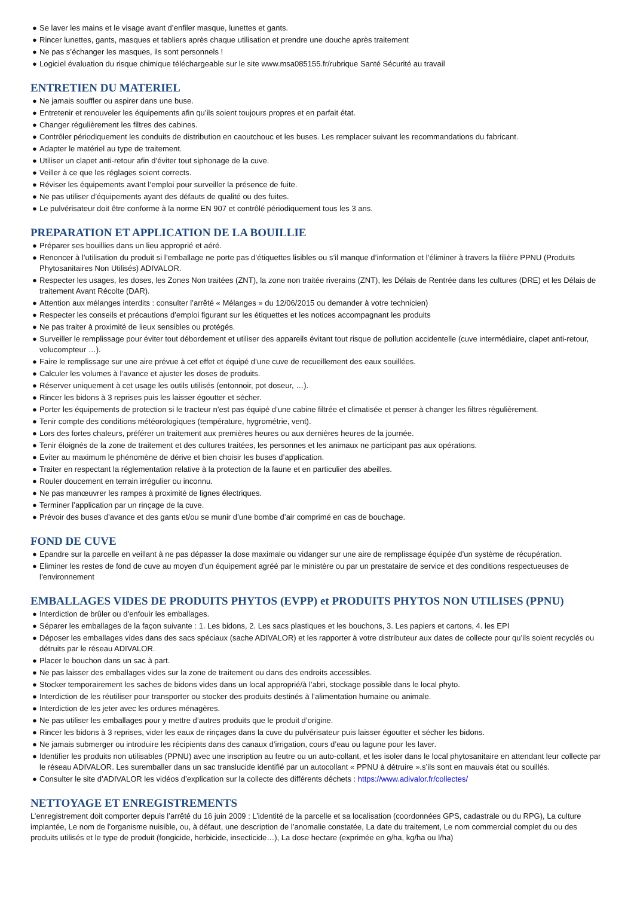● Se laver les mains et le visage avant d’enfiler masque, lunettes et gants.
● Rincer lunettes, gants, masques et tabliers après chaque utilisation et prendre une douche après traitement
● Ne pas s’échanger les masques, ils sont personnels !
● Logiciel évaluation du risque chimique téléchargeable sur le site www.msa085155.fr/rubrique Santé Sécurité au travail
ENTRETIEN DU MATERIEL
● Ne jamais souffler ou aspirer dans une buse.
● Entretenir et renouveler les équipements afin qu’ils soient toujours propres et en parfait état.
● Changer régulièrement les filtres des cabines.
● Contrôler périodiquement les conduits de distribution en caoutchouc et les buses. Les remplacer suivant les recommandations du fabricant.
● Adapter le matériel au type de traitement.
● Utiliser un clapet anti-retour afin d’éviter tout siphonage de la cuve.
● Veiller à ce que les réglages soient corrects.
● Réviser les équipements avant l’emploi pour surveiller la présence de fuite.
● Ne pas utiliser d’équipements ayant des défauts de qualité ou des fuites.
● Le pulvérisateur doit être conforme à la norme EN 907 et contrôlé périodiquement tous les 3 ans.
PREPARATION ET APPLICATION DE LA BOUILLIE
● Préparer ses bouillies dans un lieu approprié et aéré.
● Renoncer à l’utilisation du produit si l’emballage ne porte pas d’étiquettes lisibles ou s’il manque d’information et l’éliminer à travers la filière PPNU (Produits Phytosanitaires Non Utilisés) ADIVALOR.
● Respecter les usages, les doses, les Zones Non traitées (ZNT), la zone non traitée riverains (ZNT), les Délais de Rentrée dans les cultures (DRE) et les Délais de traitement Avant Récolte (DAR).
● Attention aux mélanges interdits : consulter l’arrêté « Mélanges » du 12/06/2015 ou demander à votre technicien)
● Respecter les conseils et précautions d’emploi figurant sur les étiquettes et les notices accompagnant les produits
● Ne pas traiter à proximité de lieux sensibles ou protégés.
● Surveiller le remplissage pour éviter tout débordement et utiliser des appareils évitant tout risque de pollution accidentelle (cuve intermédiaire, clapet anti-retour, volucompteur …).
● Faire le remplissage sur une aire prévue à cet effet et équipé d’une cuve de recueillement des eaux souillées.
● Calculer les volumes à l’avance et ajuster les doses de produits.
● Réserver uniquement à cet usage les outils utilisés (entonnoir, pot doseur, …).
● Rincer les bidons à 3 reprises puis les laisser égoutter et sécher.
● Porter les équipements de protection si le tracteur n’est pas équipé d’une cabine filtrée et climatisée et penser à changer les filtres régulièrement.
● Tenir compte des conditions météorologiques (température, hygrométrie, vent).
● Lors des fortes chaleurs, préférer un traitement aux premières heures ou aux dernières heures de la journée.
● Tenir éloignés de la zone de traitement et des cultures traitées, les personnes et les animaux ne participant pas aux opérations.
● Eviter au maximum le phénomène de dérive et bien choisir les buses d’application.
● Traiter en respectant la réglementation relative à la protection de la faune et en particulier des abeilles.
● Rouler doucement en terrain irrégulier ou inconnu.
● Ne pas manœuvrer les rampes à proximité de lignes électriques.
● Terminer l’application par un rinçage de la cuve.
● Prévoir des buses d’avance et des gants et/ou se munir d’une bombe d’air comprimé en cas de bouchage.
FOND DE CUVE
● Epandre sur la parcelle en veillant à ne pas dépasser la dose maximale ou vidanger sur une aire de remplissage équipée d’un système de récupération.
● Eliminer les restes de fond de cuve au moyen d’un équipement agréé par le ministère ou par un prestataire de service et des conditions respectueuses de l’environnement
EMBALLAGES VIDES DE PRODUITS PHYTOS (EVPP) et PRODUITS PHYTOS NON UTILISES (PPNU)
● Interdiction de brûler ou d’enfouir les emballages.
● Séparer les emballages de la façon suivante : 1. Les bidons, 2. Les sacs plastiques et les bouchons, 3. Les papiers et cartons, 4. les EPI
● Déposer les emballages vides dans des sacs spéciaux (sache ADIVALOR) et les rapporter à votre distributeur aux dates de collecte pour qu’ils soient recyclés ou détruits par le réseau ADIVALOR.
● Placer le bouchon dans un sac à part.
● Ne pas laisser des emballages vides sur la zone de traitement ou dans des endroits accessibles.
● Stocker temporairement les saches de bidons vides dans un local approprié/à l’abri, stockage possible dans le local phyto.
● Interdiction de les réutiliser pour transporter ou stocker des produits destinés à l’alimentation humaine ou animale.
● Interdiction de les jeter avec les ordures ménagères.
● Ne pas utiliser les emballages pour y mettre d’autres produits que le produit d’origine.
● Rincer les bidons à 3 reprises, vider les eaux de rinçages dans la cuve du pulvérisateur puis laisser égoutter et sécher les bidons.
● Ne jamais submerger ou introduire les récipients dans des canaux d’irrigation, cours d’eau ou lagune pour les laver.
● Identifier les produits non utilisables (PPNU) avec une inscription au feutre ou un auto-collant, et les isoler dans le local phytosanitaire en attendant leur collecte par le réseau ADIVALOR. Les suremballer dans un sac translucide identifié par un autocollant « PPNU à détruire ».s’ils sont en mauvais état ou souillés.
● Consulter le site d’ADIVALOR les vidéos d’explication sur la collecte des différents déchets : https://www.adivalor.fr/collectes/
NETTOYAGE ET ENREGISTREMENTS
L’enregistrement doit comporter depuis l’arrêté du 16 juin 2009 : L’identité de la parcelle et sa localisation (coordonnées GPS, cadastrale ou du RPG), La culture implantée, Le nom de l’organisme nuisible, ou, à défaut, une description de l’anomalie constatée, La date du traitement, Le nom commercial complet du ou des produits utilisés et le type de produit (fongicide, herbicide, insecticide…), La dose hectare (exprimée en g/ha, kg/ha ou l/ha)